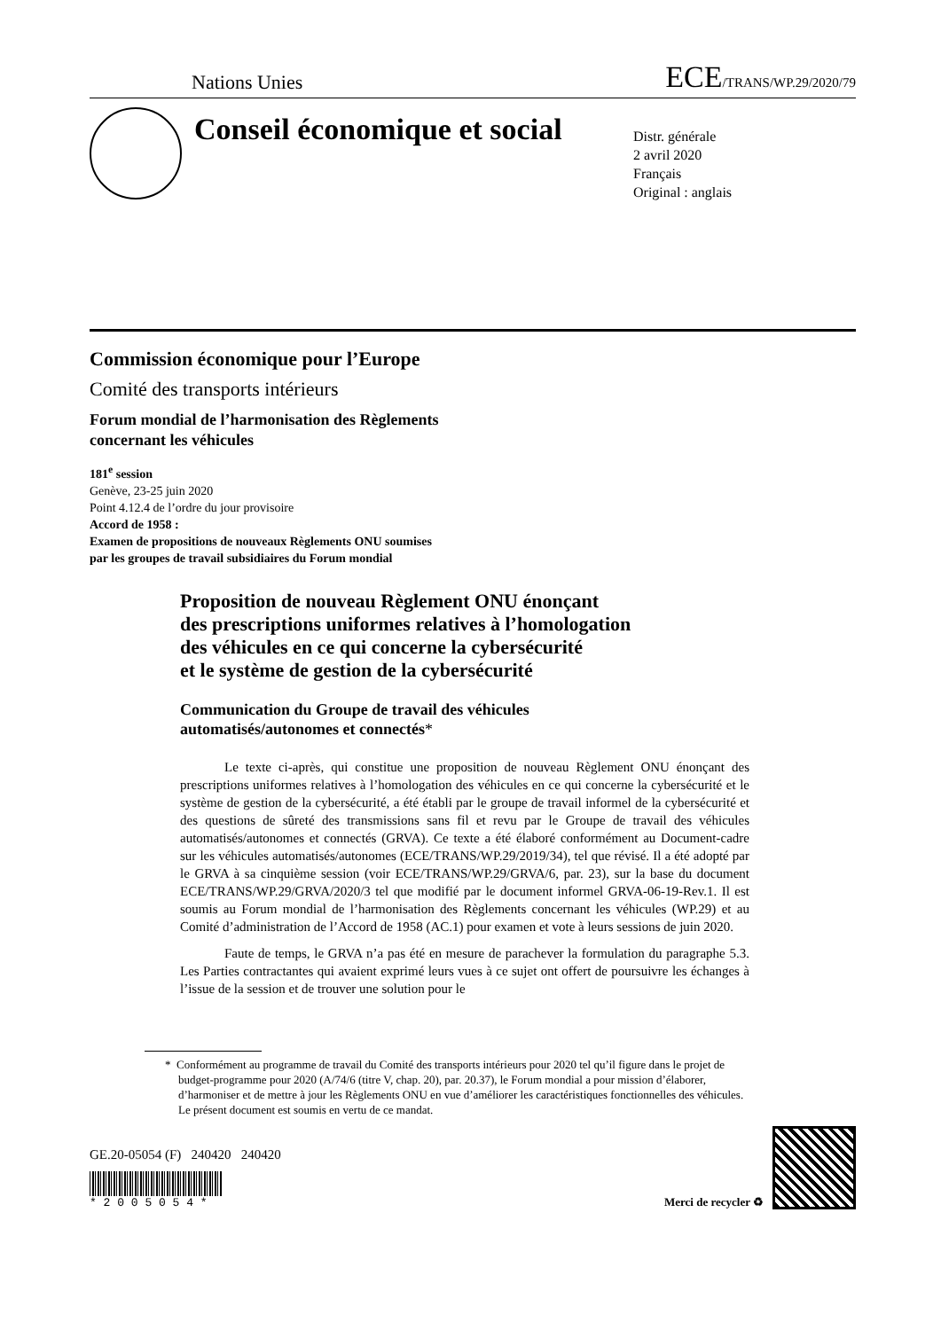Nations Unies ECE/TRANS/WP.29/2020/79
Conseil économique et social
Distr. générale
2 avril 2020
Français
Original : anglais
Commission économique pour l’Europe
Comité des transports intérieurs
Forum mondial de l’harmonisation des Règlements
concernant les véhicules
181<sup>e</sup> session
Genève, 23-25 juin 2020
Point 4.12.4 de l’ordre du jour provisoire
Accord de 1958 :
Examen de propositions de nouveaux Règlements ONU soumises
par les groupes de travail subsidiaires du Forum mondial
Proposition de nouveau Règlement ONU énonçant
des prescriptions uniformes relatives à l’homologation
des véhicules en ce qui concerne la cybersécurité
et le système de gestion de la cybersécurité
Communication du Groupe de travail des véhicules
automatisés/autonomes et connectés*
Le texte ci-après, qui constitue une proposition de nouveau Règlement ONU énonçant des prescriptions uniformes relatives à l’homologation des véhicules en ce qui concerne la cybersécurité et le système de gestion de la cybersécurité, a été établi par le groupe de travail informel de la cybersécurité et des questions de sûreté des transmissions sans fil et revu par le Groupe de travail des véhicules automatisés/autonomes et connectés (GRVA). Ce texte a été élaboré conformément au Document-cadre sur les véhicules automatisés/autonomes (ECE/TRANS/WP.29/2019/34), tel que révisé. Il a été adopté par le GRVA à sa cinquième session (voir ECE/TRANS/WP.29/GRVA/6, par. 23), sur la base du document ECE/TRANS/WP.29/GRVA/2020/3 tel que modifié par le document informel GRVA-06-19-Rev.1. Il est soumis au Forum mondial de l’harmonisation des Règlements concernant les véhicules (WP.29) et au Comité d’administration de l’Accord de 1958 (AC.1) pour examen et vote à leurs sessions de juin 2020.
Faute de temps, le GRVA n’a pas été en mesure de parachever la formulation du paragraphe 5.3. Les Parties contractantes qui avaient exprimé leurs vues à ce sujet ont offert de poursuivre les échanges à l’issue de la session et de trouver une solution pour le
* Conformément au programme de travail du Comité des transports intérieurs pour 2020 tel qu’il figure dans le projet de budget-programme pour 2020 (A/74/6 (titre V, chap. 20), par. 20.37), le Forum mondial a pour mission d’élaborer, d’harmoniser et de mettre à jour les Règlements ONU en vue d’améliorer les caractéristiques fonctionnelles des véhicules. Le présent document est soumis en vertu de ce mandat.
GE.20-05054 (F) 240420 240420
* 2 0 0 5 0 5 4 *
Merci de recycler ♻